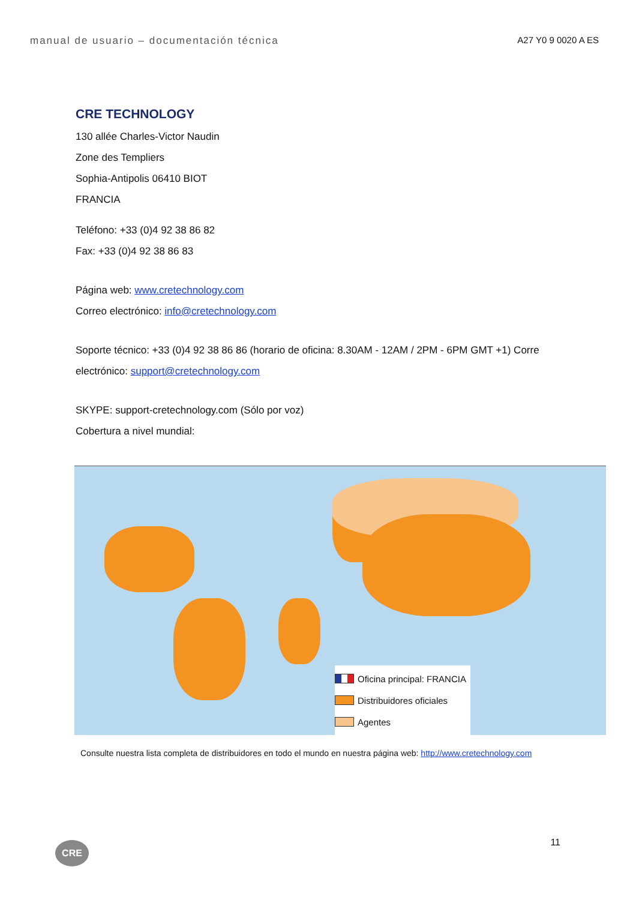manual de usuario – documentación técnica A27 Y0 9 0020 A ES
CRE TECHNOLOGY
130 allée Charles-Victor Naudin
Zone des Templiers
Sophia-Antipolis 06410 BIOT
FRANCIA
Teléfono: +33 (0)4 92 38 86 82
Fax: +33 (0)4 92 38 86 83
Página web: www.cretechnology.com
Correo electrónico: info@cretechnology.com
Soporte técnico: +33 (0)4 92 38 86 86 (horario de oficina: 8.30AM - 12AM / 2PM - 6PM GMT +1) Corre
electrónico: support@cretechnology.com
SKYPE: support-cretechnology.com (Sólo por voz)
Cobertura a nivel mundial:
Oficina principal: FRANCIA
Distribuidores oficiales
Agentes
Consulte nuestra lista completa de distribuidores en todo el mundo en nuestra página web: http://www.cretechnology.com
11 CRE